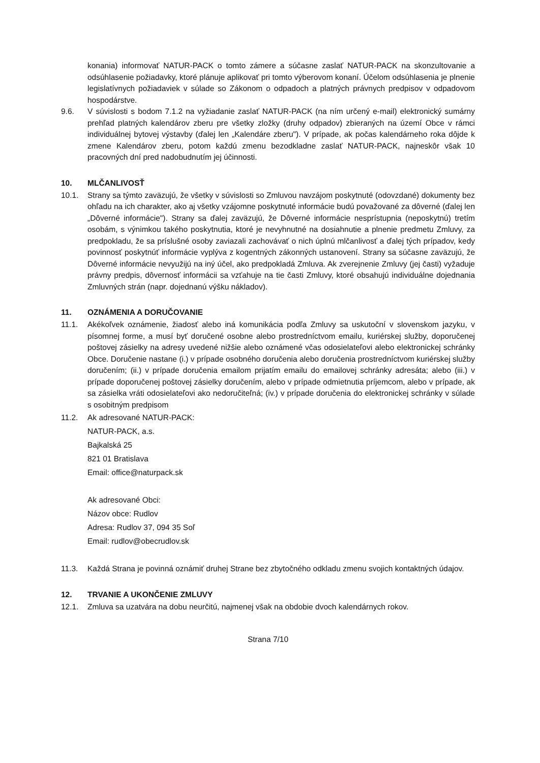konania) informovať NATUR-PACK o tomto zámere a súčasne zaslať NATUR-PACK na skonzultovanie a odsúhlasenie požiadavky, ktoré plánuje aplikovať pri tomto výberovom konaní. Účelom odsúhlasenia je plnenie legislatívnych požiadaviek v súlade so Zákonom o odpadoch a platných právnych predpisov v odpadovom hospodárstve.
9.6. V súvislosti s bodom 7.1.2 na vyžiadanie zaslať NATUR-PACK (na ním určený e-mail) elektronický sumárny prehľad platných kalendárov zberu pre všetky zložky (druhy odpadov) zbieraných na území Obce v rámci individuálnej bytovej výstavby (ďalej len „Kalendáre zberu"). V prípade, ak počas kalendárneho roka dôjde k zmene Kalendárov zberu, potom každú zmenu bezodkladne zaslať NATUR-PACK, najneskôr však 10 pracovných dní pred nadobudnutím jej účinnosti.
10. MLČANLIVOSŤ
10.1. Strany sa týmto zaväzujú, že všetky v súvislosti so Zmluvou navzájom poskytnuté (odovzdané) dokumenty bez ohľadu na ich charakter, ako aj všetky vzájomne poskytnuté informácie budú považované za dôverné (ďalej len „Dôverné informácie"). Strany sa ďalej zaväzujú, že Dôverné informácie nesprístupnia (neposkytnú) tretím osobám, s výnimkou takého poskytnutia, ktoré je nevyhnutné na dosiahnutie a plnenie predmetu Zmluvy, za predpokladu, že sa príslušné osoby zaviazali zachovávať o nich úplnú mlčanlivosť a ďalej tých prípadov, kedy povinnosť poskytnúť informácie vyplýva z kogentných zákonných ustanovení. Strany sa súčasne zaväzujú, že Dôverné informácie nevyužijú na iný účel, ako predpokladá Zmluva. Ak zverejnenie Zmluvy (jej časti) vyžaduje právny predpis, dôvernosť informácii sa vzťahuje na tie časti Zmluvy, ktoré obsahujú individuálne dojednania Zmluvných strán (napr. dojednanú výšku nákladov).
11. OZNÁMENIA A DORUČOVANIE
11.1. Akékoľvek oznámenie, žiadosť alebo iná komunikácia podľa Zmluvy sa uskutoční v slovenskom jazyku, v písomnej forme, a musí byť doručené osobne alebo prostredníctvom emailu, kuriérskej služby, doporučenej poštovej zásielky na adresy uvedené nižšie alebo oznámené včas odosielateľovi alebo elektronickej schránky Obce. Doručenie nastane (i.) v prípade osobného doručenia alebo doručenia prostredníctvom kuriérskej služby doručením; (ii.) v prípade doručenia emailom prijatím emailu do emailovej schránky adresáta; alebo (iii.) v prípade doporučenej poštovej zásielky doručením, alebo v prípade odmietnutia príjemcom, alebo v prípade, ak sa zásielka vráti odosielateľovi ako nedoručiteľná; (iv.) v prípade doručenia do elektronickej schránky v súlade s osobitným predpisom
11.2. Ak adresované NATUR-PACK:
NATUR-PACK, a.s.
Bajkalská 25
821 01 Bratislava
Email: office@naturpack.sk
Ak adresované Obci:
Názov obce: Rudlov
Adresa: Rudlov 37, 094 35 Soľ
Email: rudlov@obecrudlov.sk
11.3. Každá Strana je povinná oznámiť druhej Strane bez zbytočného odkladu zmenu svojich kontaktných údajov.
12. TRVANIE A UKONČENIE ZMLUVY
12.1. Zmluva sa uzatvára na dobu neurčitú, najmenej však na obdobie dvoch kalendárnych rokov.
Strana 7/10